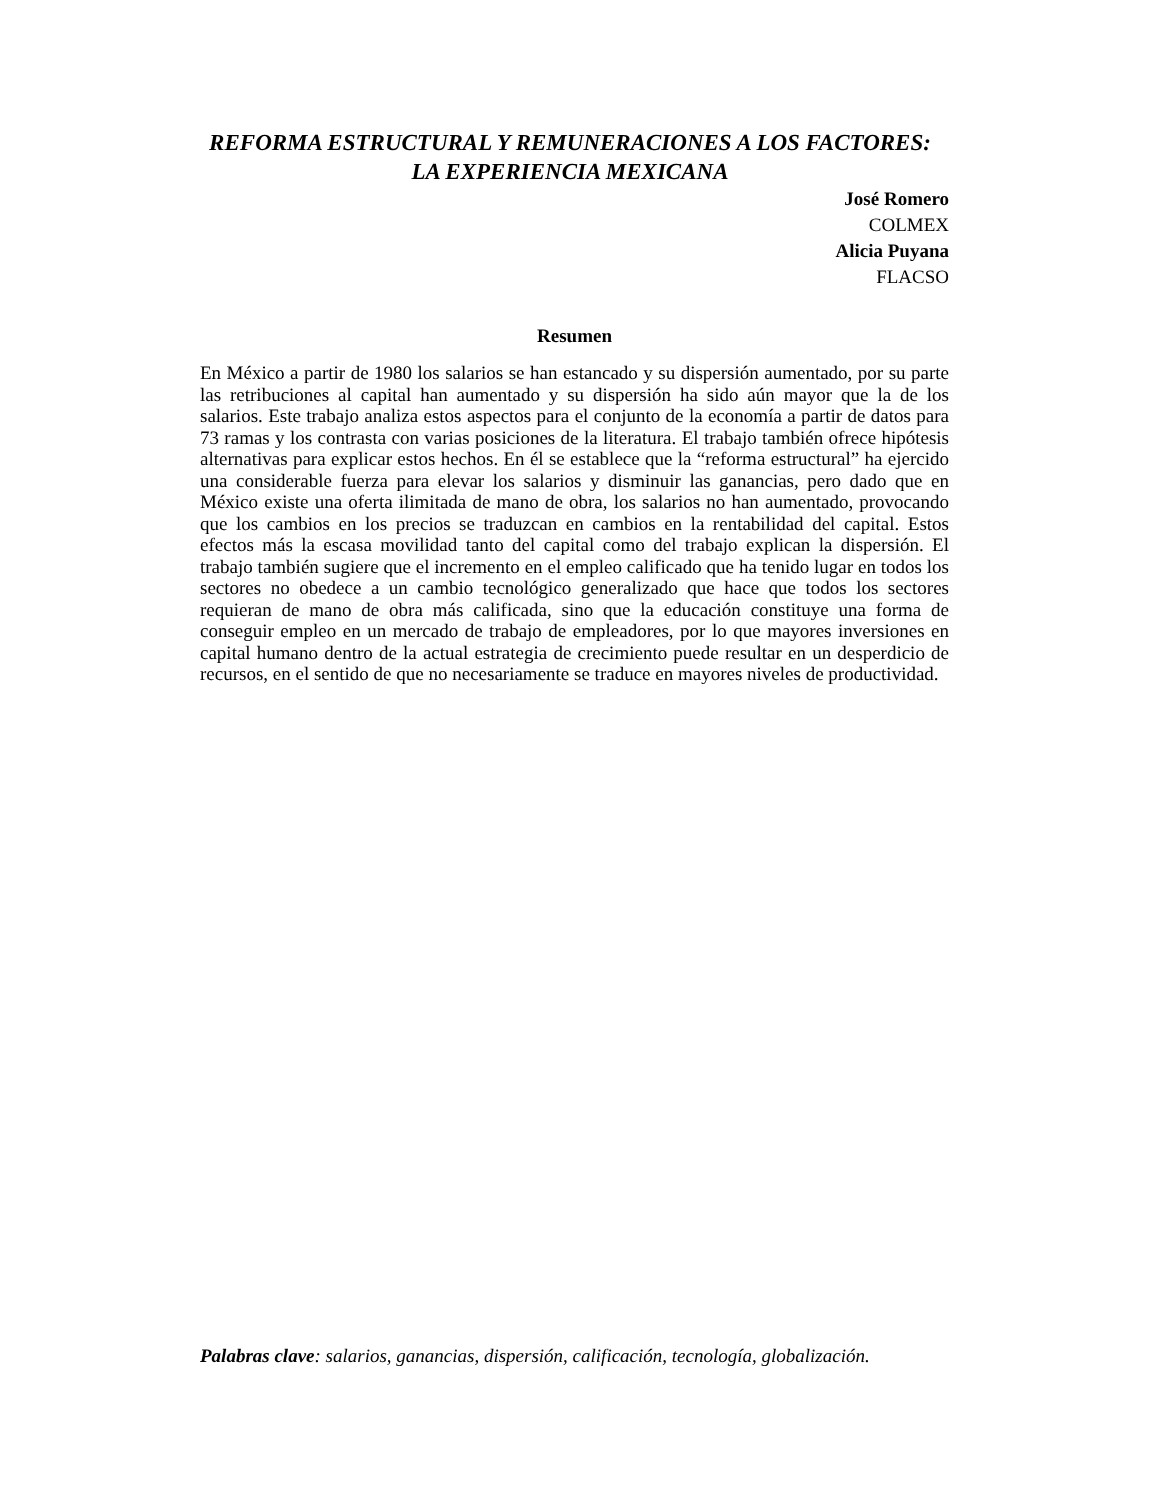REFORMA ESTRUCTURAL Y REMUNERACIONES A LOS FACTORES: LA EXPERIENCIA MEXICANA
José Romero
COLMEX
Alicia Puyana
FLACSO
Resumen
En México a partir de 1980 los salarios se han estancado y su dispersión aumentado, por su parte las retribuciones al capital han aumentado y su dispersión ha sido aún mayor que la de los salarios. Este trabajo analiza estos aspectos para el conjunto de la economía a partir de datos para 73 ramas y los contrasta con varias posiciones de la literatura. El trabajo también ofrece hipótesis alternativas para explicar estos hechos. En él se establece que la “reforma estructural” ha ejercido una considerable fuerza para elevar los salarios y disminuir las ganancias, pero dado que en México existe una oferta ilimitada de mano de obra, los salarios no han aumentado, provocando que los cambios en los precios se traduzcan en cambios en la rentabilidad del capital. Estos efectos más la escasa movilidad tanto del capital como del trabajo explican la dispersión. El trabajo también sugiere que el incremento en el empleo calificado que ha tenido lugar en todos los sectores no obedece a un cambio tecnológico generalizado que hace que todos los sectores requieran de mano de obra más calificada, sino que la educación constituye una forma de conseguir empleo en un mercado de trabajo de empleadores, por lo que mayores inversiones en capital humano dentro de la actual estrategia de crecimiento puede resultar en un desperdicio de recursos, en el sentido de que no necesariamente se traduce en mayores niveles de productividad.
Palabras clave: salarios, ganancias, dispersión, calificación, tecnología, globalización.